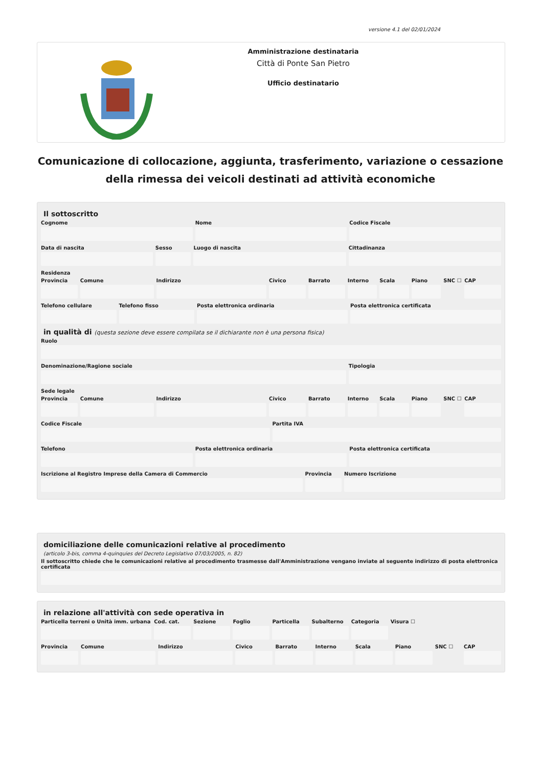versione 4.1 del 02/01/2024
Amministrazione destinataria
Città di Ponte San Pietro
Ufficio destinatario
Comunicazione di collocazione, aggiunta, trasferimento, variazione o cessazione della rimessa dei veicoli destinati ad attività economiche
Il sottoscritto
Cognome Nome Codice Fiscale
Data di nascita Sesso Luogo di nascita Cittadinanza
Residenza
Provincia Comune Indirizzo Civico Barrato Interno Scala Piano SNC ☐ CAP
Telefono cellulare Telefono fisso Posta elettronica ordinaria Posta elettronica certificata
in qualità di (questa sezione deve essere compilata se il dichiarante non è una persona fisica)
Ruolo
Denominazione/Ragione sociale Tipologia
Sede legale
Provincia Comune Indirizzo Civico Barrato Interno Scala Piano SNC ☐ CAP
Codice Fiscale Partita IVA
Telefono Posta elettronica ordinaria Posta elettronica certificata
Iscrizione al Registro Imprese della Camera di Commercio
Provincia Numero Iscrizione
domiciliazione delle comunicazioni relative al procedimento
(articolo 3-bis, comma 4-quinquies del Decreto Legislativo 07/03/2005, n. 82)
Il sottoscritto chiede che le comunicazioni relative al procedimento trasmesse dall'Amministrazione vengano inviate al seguente indirizzo di posta elettronica certificata
in relazione all'attività con sede operativa in
Particella terreni o Unità imm. urbana
Cod. cat. Sezione Foglio Particella Subalterno Categoria Visura ☐
Provincia Comune Indirizzo Civico Barrato Interno Scala Piano SNC ☐ CAP